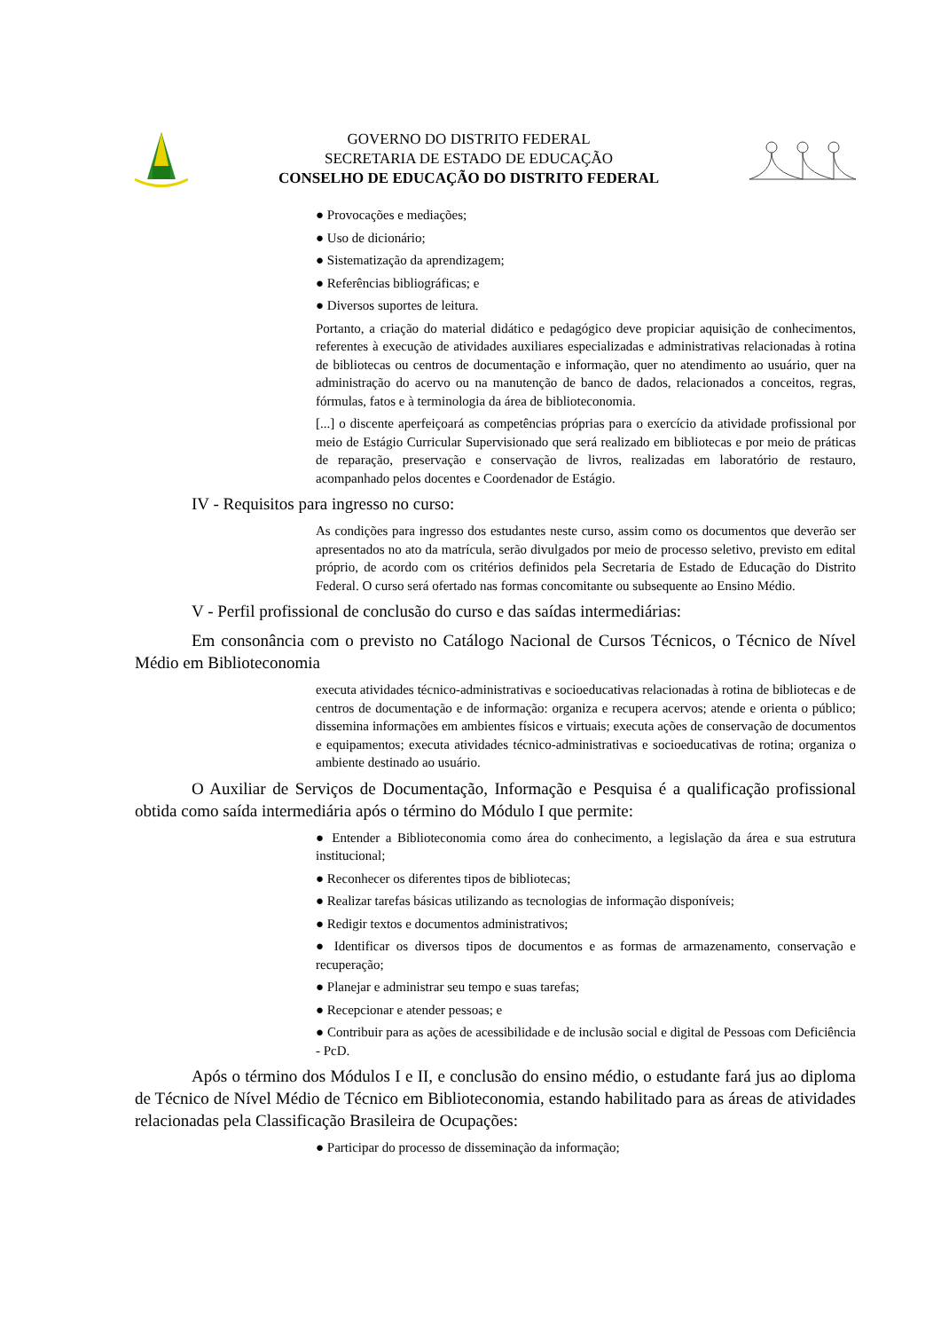GOVERNO DO DISTRITO FEDERAL
SECRETARIA DE ESTADO DE EDUCAÇÃO
CONSELHO DE EDUCAÇÃO DO DISTRITO FEDERAL
● Provocações e mediações;
● Uso de dicionário;
● Sistematização da aprendizagem;
● Referências bibliográficas; e
● Diversos suportes de leitura.
Portanto, a criação do material didático e pedagógico deve propiciar aquisição de conhecimentos, referentes à execução de atividades auxiliares especializadas e administrativas relacionadas à rotina de bibliotecas ou centros de documentação e informação, quer no atendimento ao usuário, quer na administração do acervo ou na manutenção de banco de dados, relacionados a conceitos, regras, fórmulas, fatos e à terminologia da área de biblioteconomia.
[...] o discente aperfeiçoará as competências próprias para o exercício da atividade profissional por meio de Estágio Curricular Supervisionado que será realizado em bibliotecas e por meio de práticas de reparação, preservação e conservação de livros, realizadas em laboratório de restauro, acompanhado pelos docentes e Coordenador de Estágio.
IV - Requisitos para ingresso no curso:
As condições para ingresso dos estudantes neste curso, assim como os documentos que deverão ser apresentados no ato da matrícula, serão divulgados por meio de processo seletivo, previsto em edital próprio, de acordo com os critérios definidos pela Secretaria de Estado de Educação do Distrito Federal. O curso será ofertado nas formas concomitante ou subsequente ao Ensino Médio.
V - Perfil profissional de conclusão do curso e das saídas intermediárias:
Em consonância com o previsto no Catálogo Nacional de Cursos Técnicos, o Técnico de Nível Médio em Biblioteconomia
executa atividades técnico-administrativas e socioeducativas relacionadas à rotina de bibliotecas e de centros de documentação e de informação: organiza e recupera acervos; atende e orienta o público; dissemina informações em ambientes físicos e virtuais; executa ações de conservação de documentos e equipamentos; executa atividades técnico-administrativas e socioeducativas de rotina; organiza o ambiente destinado ao usuário.
O Auxiliar de Serviços de Documentação, Informação e Pesquisa é a qualificação profissional obtida como saída intermediária após o término do Módulo I que permite:
● Entender a Biblioteconomia como área do conhecimento, a legislação da área e sua estrutura institucional;
● Reconhecer os diferentes tipos de bibliotecas;
● Realizar tarefas básicas utilizando as tecnologias de informação disponíveis;
● Redigir textos e documentos administrativos;
● Identificar os diversos tipos de documentos e as formas de armazenamento, conservação e recuperação;
● Planejar e administrar seu tempo e suas tarefas;
● Recepcionar e atender pessoas; e
● Contribuir para as ações de acessibilidade e de inclusão social e digital de Pessoas com Deficiência - PcD.
Após o término dos Módulos I e II, e conclusão do ensino médio, o estudante fará jus ao diploma de Técnico de Nível Médio de Técnico em Biblioteconomia, estando habilitado para as áreas de atividades relacionadas pela Classificação Brasileira de Ocupações:
● Participar do processo de disseminação da informação;